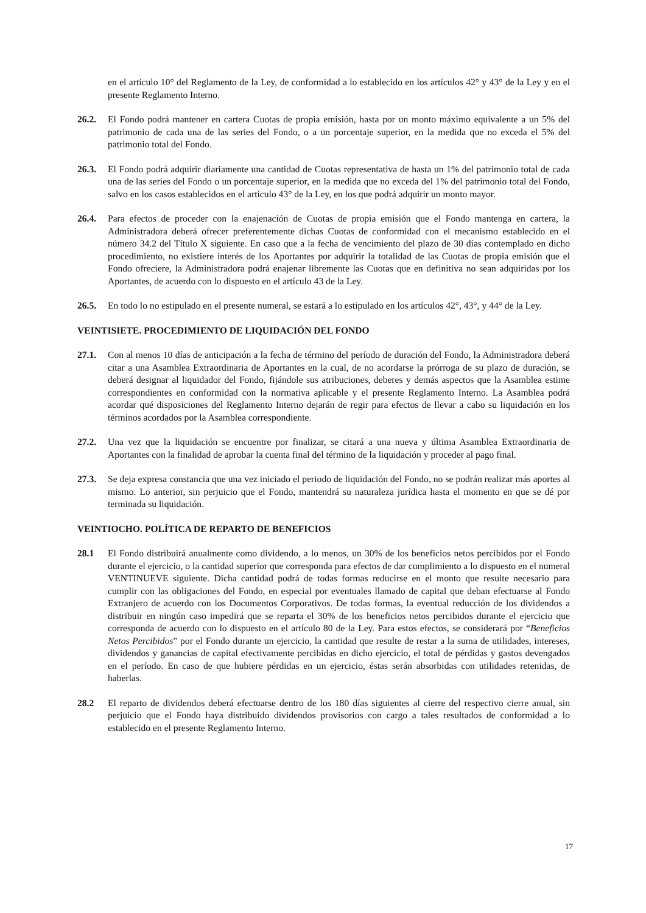en el artículo 10° del Reglamento de la Ley, de conformidad a lo establecido en los artículos 42° y 43° de la Ley y en el presente Reglamento Interno.
26.2. El Fondo podrá mantener en cartera Cuotas de propia emisión, hasta por un monto máximo equivalente a un 5% del patrimonio de cada una de las series del Fondo, o a un porcentaje superior, en la medida que no exceda el 5% del patrimonio total del Fondo.
26.3. El Fondo podrá adquirir diariamente una cantidad de Cuotas representativa de hasta un 1% del patrimonio total de cada una de las series del Fondo o un porcentaje superior, en la medida que no exceda del 1% del patrimonio total del Fondo, salvo en los casos establecidos en el artículo 43° de la Ley, en los que podrá adquirir un monto mayor.
26.4. Para efectos de proceder con la enajenación de Cuotas de propia emisión que el Fondo mantenga en cartera, la Administradora deberá ofrecer preferentemente dichas Cuotas de conformidad con el mecanismo establecido en el número 34.2 del Título X siguiente. En caso que a la fecha de vencimiento del plazo de 30 días contemplado en dicho procedimiento, no existiere interés de los Aportantes por adquirir la totalidad de las Cuotas de propia emisión que el Fondo ofreciere, la Administradora podrá enajenar libremente las Cuotas que en definitiva no sean adquiridas por los Aportantes, de acuerdo con lo dispuesto en el artículo 43 de la Ley.
26.5. En todo lo no estipulado en el presente numeral, se estará a lo estipulado en los artículos 42°, 43°, y 44° de la Ley.
VEINTISIETE. PROCEDIMIENTO DE LIQUIDACIÓN DEL FONDO
27.1. Con al menos 10 días de anticipación a la fecha de término del período de duración del Fondo, la Administradora deberá citar a una Asamblea Extraordinaria de Aportantes en la cual, de no acordarse la prórroga de su plazo de duración, se deberá designar al liquidador del Fondo, fijándole sus atribuciones, deberes y demás aspectos que la Asamblea estime correspondientes en conformidad con la normativa aplicable y el presente Reglamento Interno. La Asamblea podrá acordar qué disposiciones del Reglamento Interno dejarán de regir para efectos de llevar a cabo su liquidación en los términos acordados por la Asamblea correspondiente.
27.2. Una vez que la liquidación se encuentre por finalizar, se citará a una nueva y última Asamblea Extraordinaria de Aportantes con la finalidad de aprobar la cuenta final del término de la liquidación y proceder al pago final.
27.3. Se deja expresa constancia que una vez iniciado el periodo de liquidación del Fondo, no se podrán realizar más aportes al mismo. Lo anterior, sin perjuicio que el Fondo, mantendrá su naturaleza jurídica hasta el momento en que se dé por terminada su liquidación.
VEINTIOCHO. POLÍTICA DE REPARTO DE BENEFICIOS
28.1 El Fondo distribuirá anualmente como dividendo, a lo menos, un 30% de los beneficios netos percibidos por el Fondo durante el ejercicio, o la cantidad superior que corresponda para efectos de dar cumplimiento a lo dispuesto en el numeral VENTINUEVE siguiente. Dicha cantidad podrá de todas formas reducirse en el monto que resulte necesario para cumplir con las obligaciones del Fondo, en especial por eventuales llamado de capital que deban efectuarse al Fondo Extranjero de acuerdo con los Documentos Corporativos. De todas formas, la eventual reducción de los dividendos a distribuir en ningún caso impedirá que se reparta el 30% de los beneficios netos percibidos durante el ejercicio que corresponda de acuerdo con lo dispuesto en el artículo 80 de la Ley. Para estos efectos, se considerará por “Beneficios Netos Percibidos” por el Fondo durante un ejercicio, la cantidad que resulte de restar a la suma de utilidades, intereses, dividendos y ganancias de capital efectivamente percibidas en dicho ejercicio, el total de pérdidas y gastos devengados en el período. En caso de que hubiere pérdidas en un ejercicio, éstas serán absorbidas con utilidades retenidas, de haberlas.
28.2 El reparto de dividendos deberá efectuarse dentro de los 180 días siguientes al cierre del respectivo cierre anual, sin perjuicio que el Fondo haya distribuido dividendos provisorios con cargo a tales resultados de conformidad a lo establecido en el presente Reglamento Interno.
17